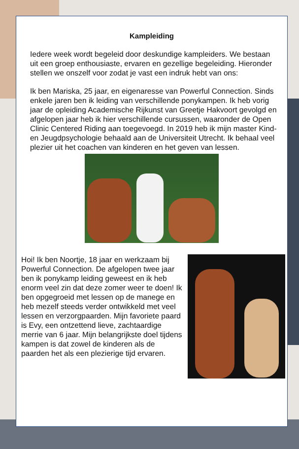Kampleiding
Iedere week wordt begeleid door deskundige kampleiders. We bestaan uit een groep enthousiaste, ervaren en gezellige begeleiding. Hieronder stellen we onszelf voor zodat je vast een indruk hebt van ons:
Ik ben Mariska, 25 jaar, en eigenaresse van Powerful Connection. Sinds enkele jaren ben ik leiding van verschillende ponykampen. Ik heb vorig jaar de opleiding Academische Rijkunst van Greetje Hakvoort gevolgd en afgelopen jaar heb ik hier verschillende cursussen, waaronder de Open Clinic Centered Riding aan toegevoegd. In 2019 heb ik mijn master Kind- en Jeugdpsychologie behaald aan de Universiteit Utrecht. Ik behaal veel plezier uit het coachen van kinderen en het geven van lessen.
Hoi! Ik ben Noortje, 18 jaar en werkzaam bij Powerful Connection. De afgelopen twee jaar ben ik ponykamp leiding geweest en ik heb enorm veel zin dat deze zomer weer te doen! Ik ben opgegroeid met lessen op de manege en heb mezelf steeds verder ontwikkeld met veel lessen en verzorgpaarden. Mijn favoriete paard is Evy, een ontzettend lieve, zachtaardige merrie van 6 jaar. Mijn belangrijkste doel tijdens kampen is dat zowel de kinderen als de paarden het als een plezierige tijd ervaren.